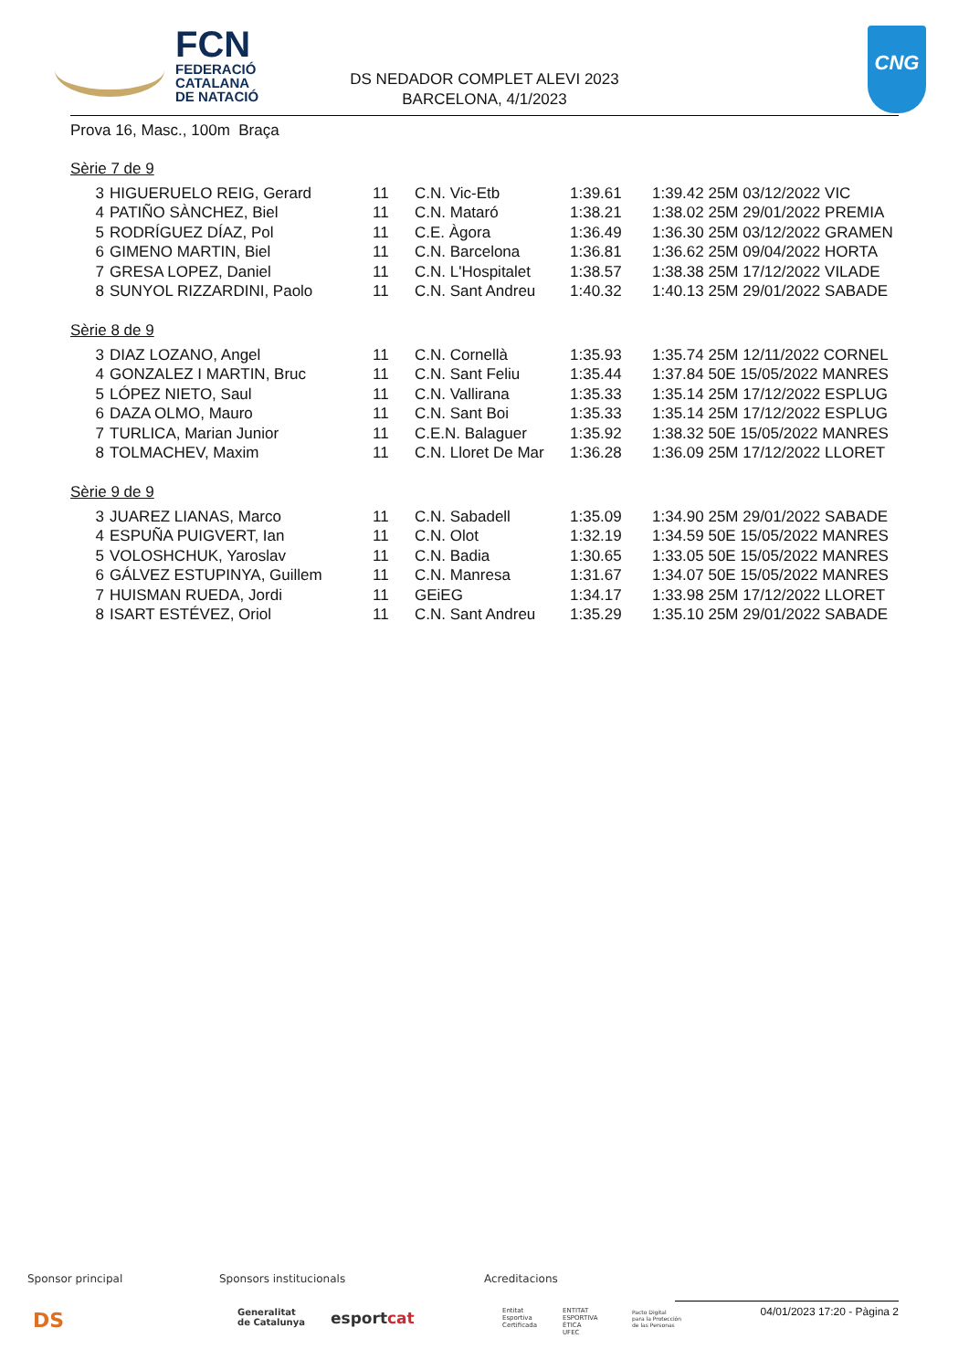FCN
FEDERACIÓ
CATALANA
DE NATACIÓ
DS NEDADOR COMPLET ALEVI 2023
BARCELONA, 4/1/2023
CNG
Prova 16, Masc., 100m Braça
Sèrie 7 de 9
| 3 | HIGUERUELO REIG, Gerard | 11 | C.N. Vic-Etb | 1:39.61 | 1:39.42 25M 03/12/2022 VIC |
| 4 | PATIÑO SÀNCHEZ, Biel | 11 | C.N. Mataró | 1:38.21 | 1:38.02 25M 29/01/2022 PREMIA |
| 5 | RODRÍGUEZ DÍAZ, Pol | 11 | C.E. Àgora | 1:36.49 | 1:36.30 25M 03/12/2022 GRAMEN |
| 6 | GIMENO MARTIN, Biel | 11 | C.N. Barcelona | 1:36.81 | 1:36.62 25M 09/04/2022 HORTA |
| 7 | GRESA LOPEZ, Daniel | 11 | C.N. L'Hospitalet | 1:38.57 | 1:38.38 25M 17/12/2022 VILADE |
| 8 | SUNYOL RIZZARDINI, Paolo | 11 | C.N. Sant Andreu | 1:40.32 | 1:40.13 25M 29/01/2022 SABADE |
Sèrie 8 de 9
| 3 | DIAZ LOZANO, Angel | 11 | C.N. Cornellà | 1:35.93 | 1:35.74 25M 12/11/2022 CORNEL |
| 4 | GONZALEZ I MARTIN, Bruc | 11 | C.N. Sant Feliu | 1:35.44 | 1:37.84 50E 15/05/2022 MANRES |
| 5 | LÓPEZ NIETO, Saul | 11 | C.N. Vallirana | 1:35.33 | 1:35.14 25M 17/12/2022 ESPLUG |
| 6 | DAZA OLMO, Mauro | 11 | C.N. Sant Boi | 1:35.33 | 1:35.14 25M 17/12/2022 ESPLUG |
| 7 | TURLICA, Marian Junior | 11 | C.E.N. Balaguer | 1:35.92 | 1:38.32 50E 15/05/2022 MANRES |
| 8 | TOLMACHEV, Maxim | 11 | C.N. Lloret De Mar | 1:36.28 | 1:36.09 25M 17/12/2022 LLORET |
Sèrie 9 de 9
| 3 | JUAREZ LIANAS, Marco | 11 | C.N. Sabadell | 1:35.09 | 1:34.90 25M 29/01/2022 SABADE |
| 4 | ESPUÑA PUIGVERT, Ian | 11 | C.N. Olot | 1:32.19 | 1:34.59 50E 15/05/2022 MANRES |
| 5 | VOLOSHCHUK, Yaroslav | 11 | C.N. Badia | 1:30.65 | 1:33.05 50E 15/05/2022 MANRES |
| 6 | GÁLVEZ ESTUPINYA, Guillem | 11 | C.N. Manresa | 1:31.67 | 1:34.07 50E 15/05/2022 MANRES |
| 7 | HUISMAN RUEDA, Jordi | 11 | GEiEG | 1:34.17 | 1:33.98 25M 17/12/2022 LLORET |
| 8 | ISART ESTÉVEZ, Oriol | 11 | C.N. Sant Andreu | 1:35.29 | 1:35.10 25M 29/01/2022 SABADE |
Sponsor principal Sponsors institucionals Acreditacions
DS Generalitat
de Catalunya esportcat Entitat
Esportiva
Certificada
ENTITAT
ESPORTIVA
ÈTICA
UFEC
Pacto Digital
para la Protección
de las Personas
04/01/2023 17:20 - Pàgina 2